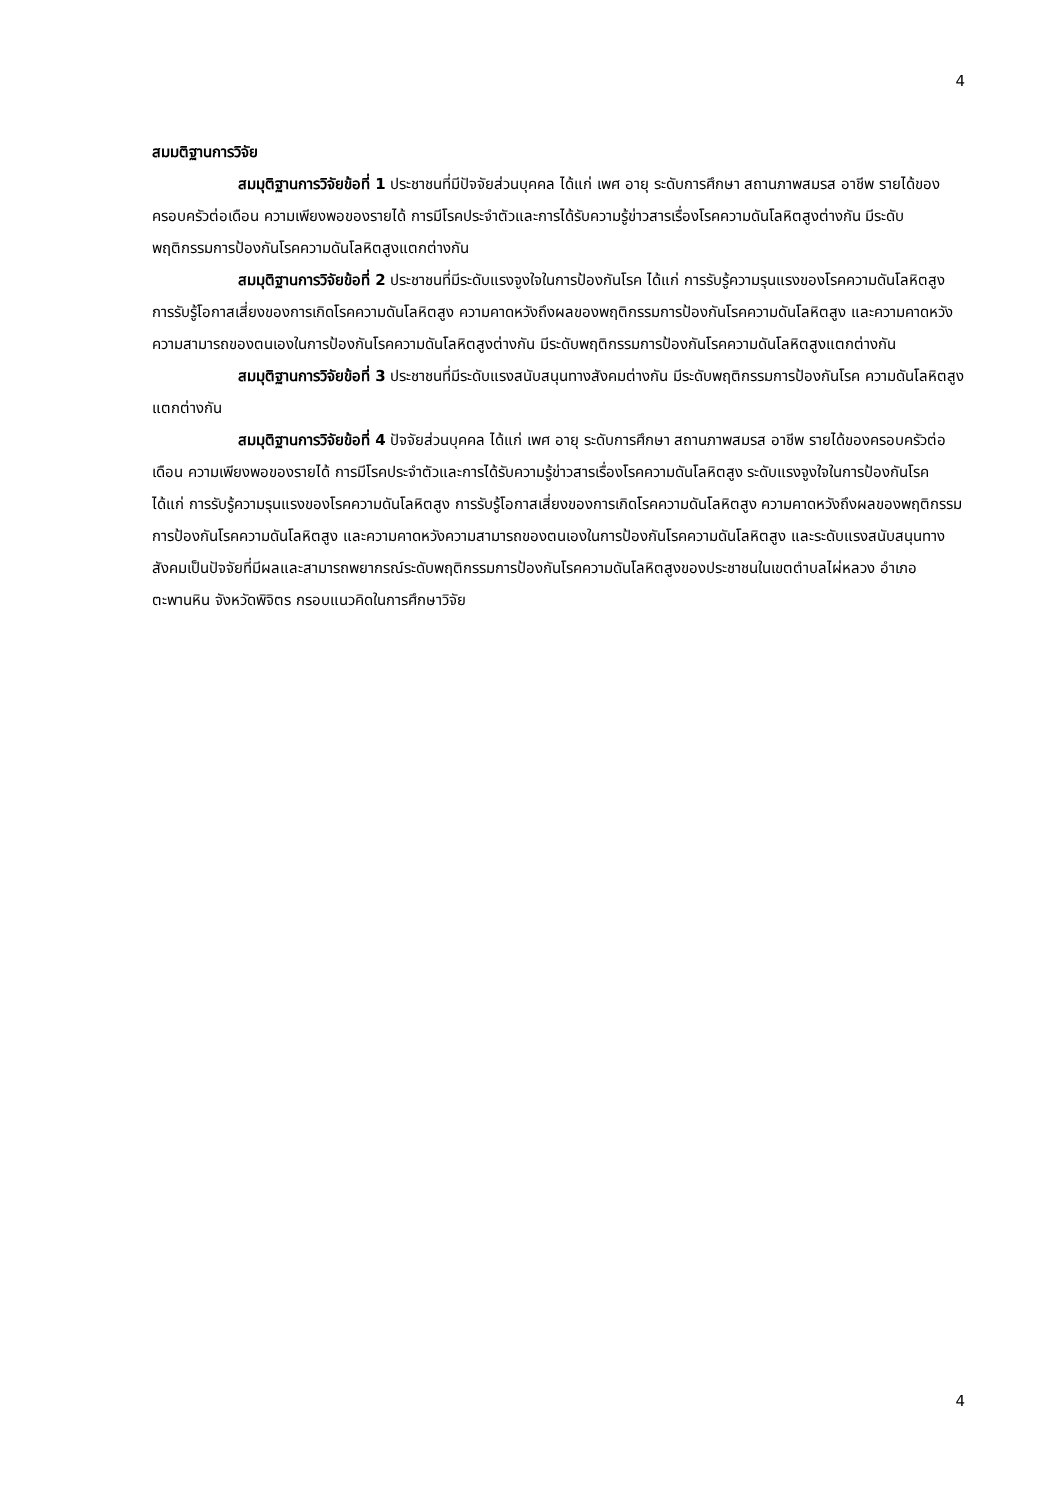4
สมมติฐานการวิจัย
สมมุติฐานการวิจัยข้อที่ 1 ประชาชนที่มีปัจจัยส่วนบุคคล ได้แก่ เพศ อายุ ระดับการศึกษา สถานภาพสมรส อาชีพ รายได้ของครอบครัวต่อเดือน ความเพียงพอของรายได้ การมีโรคประจำตัวและการได้รับความรู้ข่าวสารเรื่องโรคความดันโลหิตสูงต่างกัน มีระดับพฤติกรรมการป้องกันโรคความดันโลหิตสูงแตกต่างกัน
สมมุติฐานการวิจัยข้อที่ 2 ประชาชนที่มีระดับแรงจูงใจในการป้องกันโรค ได้แก่ การรับรู้ความรุนแรงของโรคความดันโลหิตสูง การรับรู้โอกาสเสี่ยงของการเกิดโรคความดันโลหิตสูง ความคาดหวังถึงผลของพฤติกรรมการป้องกันโรคความดันโลหิตสูง และความคาดหวังความสามารถของตนเองในการป้องกันโรคความดันโลหิตสูงต่างกัน มีระดับพฤติกรรมการป้องกันโรคความดันโลหิตสูงแตกต่างกัน
สมมุติฐานการวิจัยข้อที่ 3 ประชาชนที่มีระดับแรงสนับสนุนทางสังคมต่างกัน มีระดับพฤติกรรมการป้องกันโรค ความดันโลหิตสูงแตกต่างกัน
สมมุติฐานการวิจัยข้อที่ 4 ปัจจัยส่วนบุคคล ได้แก่ เพศ อายุ ระดับการศึกษา สถานภาพสมรส อาชีพ รายได้ของครอบครัวต่อเดือน ความเพียงพอของรายได้ การมีโรคประจำตัวและการได้รับความรู้ข่าวสารเรื่องโรคความดันโลหิตสูง ระดับแรงจูงใจในการป้องกันโรค ได้แก่ การรับรู้ความรุนแรงของโรคความดันโลหิตสูง การรับรู้โอกาสเสี่ยงของการเกิดโรคความดันโลหิตสูง ความคาดหวังถึงผลของพฤติกรรมการป้องกันโรคความดันโลหิตสูง และความคาดหวังความสามารถของตนเองในการป้องกันโรคความดันโลหิตสูง และระดับแรงสนับสนุนทางสังคมเป็นปัจจัยที่มีผลและสามารถพยากรณ์ระดับพฤติกรรมการป้องกันโรคความดันโลหิตสูงของประชาชนในเขตตำบลไผ่หลวง อำเภอตะพานหิน จังหวัดพิจิตร กรอบแนวคิดในการศึกษาวิจัย
4